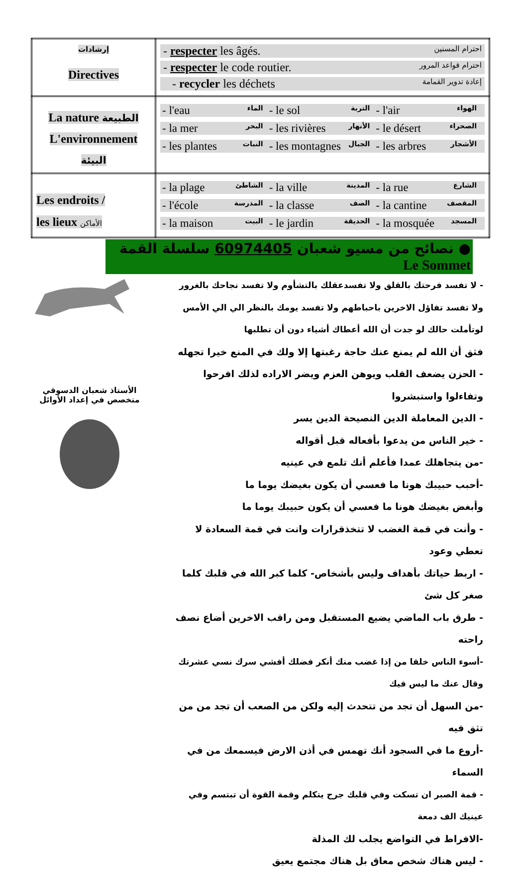| إرشادات Directives | - respecter les âgés. احترام المسنين - respecter le code routier. احترام قواعد المرور - recycler les déchets إعادة تدوير القمامة |
| La nature الطبيعة L'environnement البيئة | - l'eau الماء - le sol التربة - l'air الهواء - la mer البحر - les rivières الأنهار - le désert الصحراء - les plantes النبات - les montagnes الجبال - les arbres الأشجار |
| Les endroits / les lieux الأماكن | - la plage الشاطئ - la ville المدينة - la rue الشارع - l'école المدرسة - la classe الصف - la cantine المقصف - la maison البيت - le jardin الحديقة - la mosquée المسجد |
● نصائح من مسيو شعبان 60974405 سلسلة القمة Le Sommet
الأستاذ شعبان الدسوقي
متخصص في إعداد الأوائل
- لا تفسد فرحتك بالقلق ولا تفسدعقلك بالتشأوم ولا تفسد نجاحك بالغرور
ولا تفسد تفاؤل الاخرين باحباطهم ولا تفسد يومك بالنظر الي الي الأمس
لوتأملت حالك لو جدت أن الله أعطاك أشياء دون أن تطلبها
فثق أن الله لم يمنع عنك حاجة رغبتها إلا ولك في المنع خيرا تجهله
- الحزن يضعف القلب ويوهن العزم ويضر الاراده لذلك افرحوا وتفاءلوا واستبشروا
- الدين المعاملة الدين النصيحة الدين يسر
- خير الناس من يدعوا بأفعاله قبل أقواله
-من يتجاهلك عمدا فأعلم أنك تلمع في عينيه
-أحبب حبيبك هونا ما فعسي أن يكون بغيضك يوما ما
وأبغض بغيضك هونا ما فعسي أن يكون حبيبك يوما ما
- وأنت في قمة الغضب لا تتخذقرارات وانت في قمة السعادة لا تعطي وعود
- اربط حياتك بأهداف وليس بأشخاص- كلما كبر الله في قلبك كلما صغر كل شئ
- طرق باب الماضي يضيع المستقبل ومن راقب الاخرين أضاع نصف راحته
-أسوء الناس خلقا من إذا غضب منك أنكر فضلك أفشي سرك نسي عشرتك وقال عنك ما ليس فيك
-من السهل أن تجد من تتحدث إليه ولكن من الصعب أن تجد من من تثق فيه
-أروع ما في السجود أنك تهمس في أذن الارض فيسمعك من في السماء
- قمة الصبر ان تسكت وفي قلبك جرح يتكلم وقمة القوة أن تبتسم وفي عينيك الف دمعة
-الافراط في التواضع يجلب لك المذلة
- ليس هناك شخص معاق بل هناك مجتمع يعيق